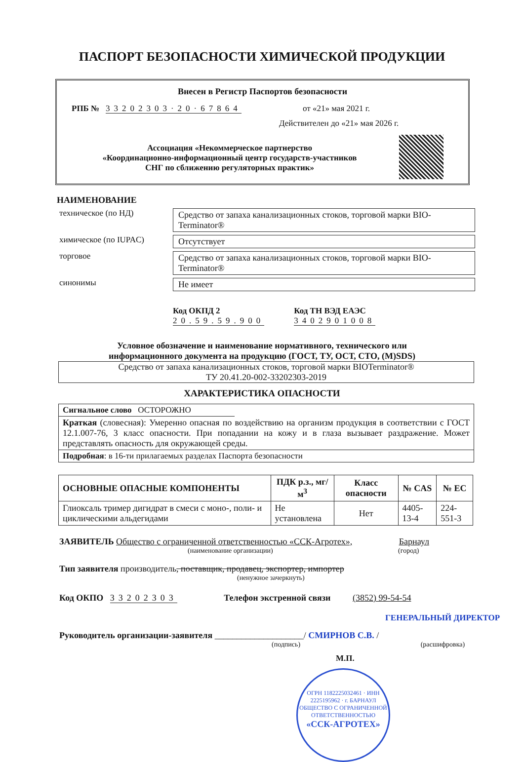ПАСПОРТ БЕЗОПАСНОСТИ ХИМИЧЕСКОЙ ПРОДУКЦИИ
Внесен в Регистр Паспортов безопасности
РПБ № 33202303·20·67864 от «21» мая 2021 г.
Действителен до «21» мая 2026 г.
Ассоциация «Некоммерческое партнерство
«Координационно-информационный центр государств-участников
СНГ по сближению регуляторных практик»
НАИМЕНОВАНИЕ
техническое (по НД) Средство от запаха канализационных стоков, торговой марки BIO-Terminator®
химическое (по IUPAC) Отсутствует
торговое Средство от запаха канализационных стоков, торговой марки BIO-Terminator®
синонимы Не имеет
Код ОКПД 2
20.59.59.900
Код ТН ВЭД ЕАЭС
3402901008
Условное обозначение и наименование нормативного, технического или
информационного документа на продукцию (ГОСТ, ТУ, ОСТ, СТО, (M)SDS)
Средство от запаха канализационных стоков, торговой марки BIOTerminator®
ТУ 20.41.20-002-33202303-2019
ХАРАКТЕРИСТИКА ОПАСНОСТИ
Сигнальное слово ОСТОРОЖНО
Краткая (словесная): Умеренно опасная по воздействию на организм продукция в соответствии с ГОСТ 12.1.007-76, 3 класс опасности. При попадании на кожу и в глаза вызывает раздражение. Может представлять опасность для окружающей среды.
Подробная: в 16-ти прилагаемых разделах Паспорта безопасности
| ОСНОВНЫЕ ОПАСНЫЕ КОМПОНЕНТЫ | ПДК р.з., мг/м<sup>3</sup> | Класс опасности | № CAS | № EC |
| --- | --- | --- | --- | --- |
| Глиоксаль тример дигидрат в смеси с моно-, поли- и циклическими альдегидами | Не установлена | Нет | 4405-13-4 | 224-551-3 |
ЗАЯВИТЕЛЬ Общество с ограниченной ответственностью «ССК-Агротех», Барнаул
(наименование организации) (город)
Тип заявителя производитель, поставщик, продавец, экспортер, импортер
(ненужное зачеркнуть)
Код ОКПО 33202303 Телефон экстренной связи (3852) 99-54-54
ГЕНЕРАЛЬНЫЙ ДИРЕКТОР
Руководитель организации-заявителя ____________________/ СМИРНОВ С.В. /
(подпись) (расшифровка)
М.П.
ОГРН 1182225032461 · ИНН 2225195962 · г. БАРНАУЛ
ОБЩЕСТВО С ОГРАНИЧЕННОЙ ОТВЕТСТВЕННОСТЬЮ
«ССК-АГРОТЕХ»